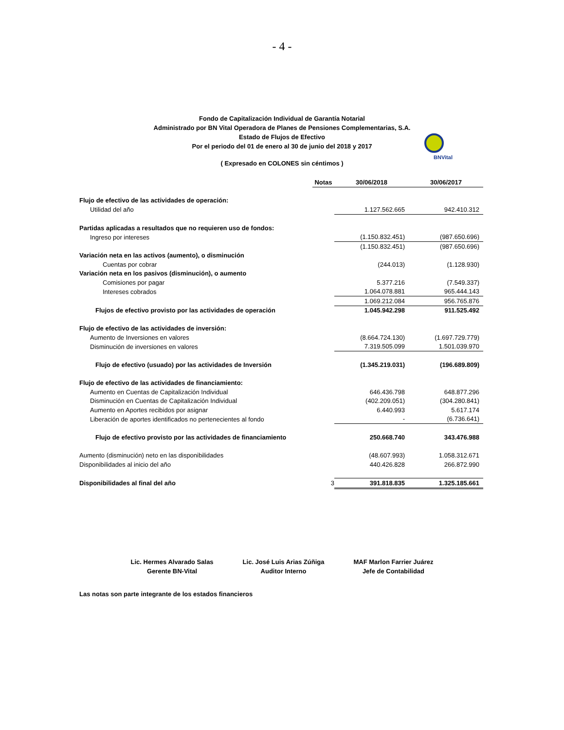- 4 -
Fondo de Capitalización Individual de Garantía Notarial
Administrado por BN Vital Operadora de Planes de Pensiones Complementarias, S.A.
Estado de Flujos de Efectivo
Por el periodo del 01 de enero al 30 de junio del 2018 y 2017
BNVital
( Expresado en COLONES sin céntimos )
| | Notas | 30/06/2018 | 30/06/2017 |
| Flujo de efectivo de las actividades de operación: | | | |
| Utilidad del año | | 1.127.562.665 | 942.410.312 |
| Partidas aplicadas a resultados que no requieren uso de fondos: | | | |
| Ingreso por intereses | | (1.150.832.451) | (987.650.696) |
| | | (1.150.832.451) | (987.650.696) |
| Variación neta en las activos (aumento), o disminución | | | |
| Cuentas por cobrar | | (244.013) | (1.128.930) |
| Variación neta en los pasivos (disminución), o aumento | | | |
| Comisiones por pagar | | 5.377.216 | (7.549.337) |
| Intereses cobrados | | 1.064.078.881 | 965.444.143 |
| | | 1.069.212.084 | 956.765.876 |
| Flujos de efectivo provisto por las actividades de operación | | 1.045.942.298 | 911.525.492 |
| Flujo de efectivo de las actividades de inversión: | | | |
| Aumento de Inversiones en valores | | (8.664.724.130) | (1.697.729.779) |
| Disminución de inversiones en valores | | 7.319.505.099 | 1.501.039.970 |
| Flujo de efectivo (usuado) por las actividades de Inversión | | (1.345.219.031) | (196.689.809) |
| Flujo de efectivo de las actividades de financiamiento: | | | |
| Aumento en Cuentas de Capitalización Individual | | 646.436.798 | 648.877.296 |
| Disminución en Cuentas de Capitalización Individual | | (402.209.051) | (304.280.841) |
| Aumento en Aportes recibidos por asignar | | 6.440.993 | 5.617.174 |
| Liberación de aportes identificados no pertenecientes al fondo | | - | (6.736.641) |
| Flujo de efectivo provisto por las actividades de financiamiento | | 250.668.740 | 343.476.988 |
| Aumento (disminución) neto en las disponibilidades | | (48.607.993) | 1.058.312.671 |
| Disponibilidades al inicio del año | | 440.426.828 | 266.872.990 |
| Disponibilidades al final del año | 3 | 391.818.835 | 1.325.185.661 |
Lic. Hermes Alvarado Salas
Gerente BN-Vital
Lic. José Luis Arias Zúñiga
Auditor Interno
MAF Marlon Farrier Juárez
Jefe de Contabilidad
Las notas son parte integrante de los estados financieros